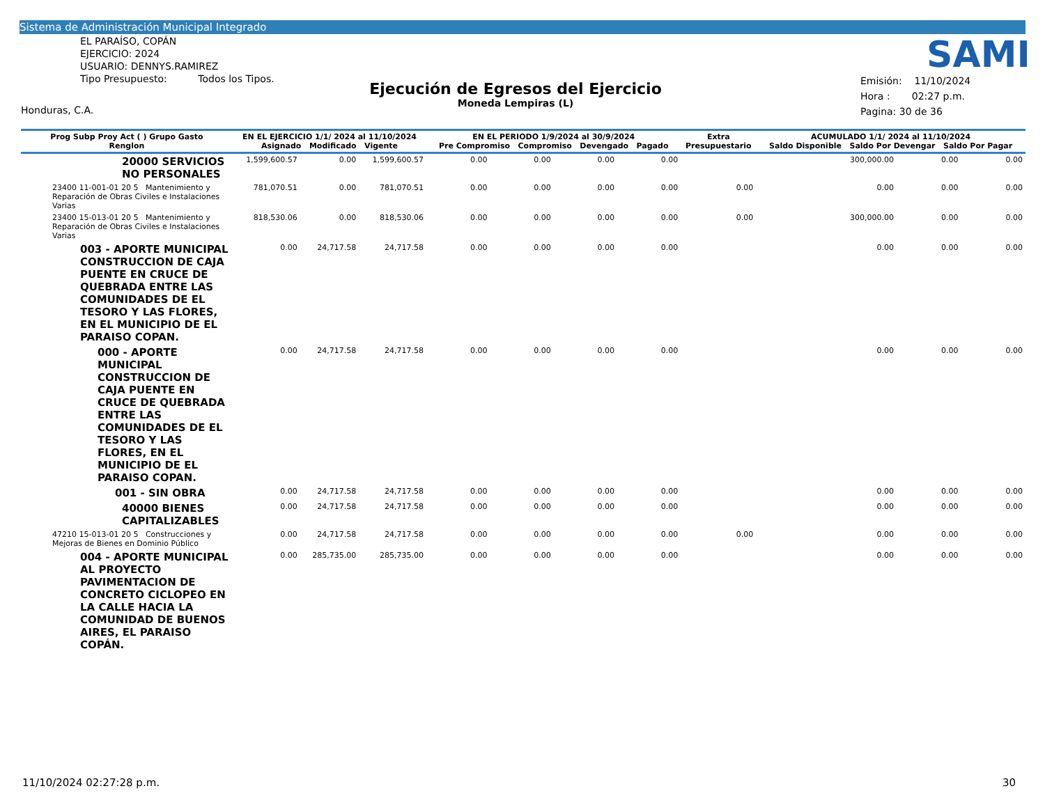Sistema de Administración Municipal Integrado
EL PARAÍSO, COPÁN
EJERCICIO: 2024
USUARIO: DENNYS.RAMIREZ
Tipo Presupuesto: Todos los Tipos.
SAMI
Ejecución de Egresos del Ejercicio
Moneda Lempiras (L)
Emisión: 11/10/2024
Hora : 02:27 p.m.
Pagina: 30 de 36
Honduras, C.A.
| Prog Subp Proy Act ( ) Grupo Gasto Renglon | EN EL EJERCICIO 1/1/ 2024 al 11/10/2024 Asignado Modificado Vigente | | | EN EL PERIODO 1/9/2024 al 30/9/2024 Pre Compromiso Compromiso Devengado Pagado | | | | Extra Presupuestario | ACUMULADO 1/1/ 2024 al 11/10/2024 Saldo Disponible Saldo Por Devengar Saldo Por Pagar | | |
| --- | --- | --- | --- | --- | --- | --- | --- | --- | --- | --- | --- |
| 20000 SERVICIOS NO PERSONALES | 1,599,600.57 | 0.00 | 1,599,600.57 | 0.00 | 0.00 | 0.00 | 0.00 | | 300,000.00 | 0.00 | 0.00 |
| 23400 11-001-01 20 5 Mantenimiento y Reparación de Obras Civiles e Instalaciones Varias | 781,070.51 | 0.00 | 781,070.51 | 0.00 | 0.00 | 0.00 | 0.00 | 0.00 | 0.00 | 0.00 | 0.00 |
| 23400 15-013-01 20 5 Mantenimiento y Reparación de Obras Civiles e Instalaciones Varias | 818,530.06 | 0.00 | 818,530.06 | 0.00 | 0.00 | 0.00 | 0.00 | 0.00 | 300,000.00 | 0.00 | 0.00 |
| 003 - APORTE MUNICIPAL CONSTRUCCION DE CAJA PUENTE EN CRUCE DE QUEBRADA ENTRE LAS COMUNIDADES DE EL TESORO Y LAS FLORES, EN EL MUNICIPIO DE EL PARAISO COPAN. | 0.00 | 24,717.58 | 24,717.58 | 0.00 | 0.00 | 0.00 | 0.00 | | 0.00 | 0.00 | 0.00 |
| 000 - APORTE MUNICIPAL CONSTRUCCION DE CAJA PUENTE EN CRUCE DE QUEBRADA ENTRE LAS COMUNIDADES DE EL TESORO Y LAS FLORES, EN EL MUNICIPIO DE EL PARAISO COPAN. | 0.00 | 24,717.58 | 24,717.58 | 0.00 | 0.00 | 0.00 | 0.00 | | 0.00 | 0.00 | 0.00 |
| 001 - SIN OBRA | 0.00 | 24,717.58 | 24,717.58 | 0.00 | 0.00 | 0.00 | 0.00 | | 0.00 | 0.00 | 0.00 |
| 40000 BIENES CAPITALIZABLES | 0.00 | 24,717.58 | 24,717.58 | 0.00 | 0.00 | 0.00 | 0.00 | | 0.00 | 0.00 | 0.00 |
| 47210 15-013-01 20 5 Construcciones y Mejoras de Bienes en Dominio Público | 0.00 | 24,717.58 | 24,717.58 | 0.00 | 0.00 | 0.00 | 0.00 | 0.00 | 0.00 | 0.00 | 0.00 |
| 004 - APORTE MUNICIPAL AL PROYECTO PAVIMENTACION DE CONCRETO CICLOPEO EN LA CALLE HACIA LA COMUNIDAD DE BUENOS AIRES, EL PARAISO COPÁN. | 0.00 | 285,735.00 | 285,735.00 | 0.00 | 0.00 | 0.00 | 0.00 | | 0.00 | 0.00 | 0.00 |
11/10/2024 02:27:28 p.m. 30